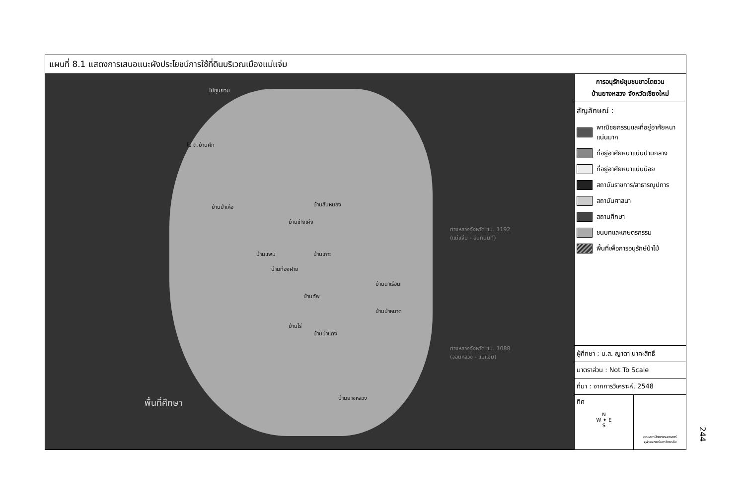แผนที่ 8.1 แสดงการเสนอแนะผังประโยชน์การใช้ที่ดินบริเวณเมืองแม่แจ่ม
ไปขุนยวม
ไป ต.บ้านศึก
บ้านป่าเห้อ บ้านสันหนอง
บ้านช่างเคิ่ง
บ้านแพม บ้านเกาะ
บ้านท้องฝาย
บ้านนาเรือน
บ้านทัพ
บ้านป่าหนาด
บ้านไร่
บ้านป่าแดง
บ้านยางหลวง
ทางหลวงจังหวัด ชม. 1192
(แม่แจ่ม - อินทนนท์)
ทางหลวงจังหวัด ชม. 1088
(จอมหลวง - แม่แจ่ม)
พื้นที่ศึกษา
การอนุรักษ์ชุมชนชาวไตยวน
บ้านยางหลวง จังหวัดเชียงใหม่
สัญลักษณ์ :
พาณิชยกรรมและที่อยู่อาศัยหนาแน่นมาก
ที่อยู่อาศัยหนาแน่นปานกลาง
ที่อยู่อาศัยหนาแน่นน้อย
สถาบันราชการ/สาธารณูปการ
สถาบันศาสนา
สถานศึกษา
ชนบทและเกษตรกรรม
พื้นที่เพื่อการอนุรักษ์ป่าไม้
ผู้ศึกษา : น.ส. ญาดา นาคะสิทธิ์
มาตราส่วน : Not To Scale
ที่มา : จากการวิเคราะห์, 2548
ทิศ
N
W ✦ E
S
คณะสถาปัตยกรรมศาสตร์
จุฬาลงกรณ์มหาวิทยาลัย
244